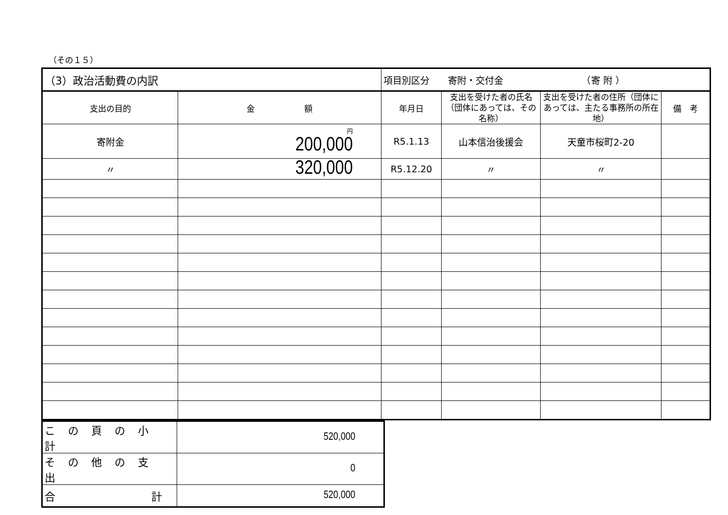（その１５）
| （3）政治活動費の内訳 | | 項目別区分 寄附・交付金 （寄 附 ） | | | |
| 支出の目的 | 金 額 | 年月日 | 支出を受けた者の氏名（団体にあっては、その名称） | 支出を受けた者の住所（団体にあっては、主たる事務所の所在地） | 備 考 |
| 寄附金 | 円 200,000 | R5.1.13 | 山本信治後援会 | 天童市桜町2-20 | |
| 〃 | 320,000 | R5.12.20 | 〃 | 〃 | |
| この頁の小計 | 520,000 |
| その他の支出 | 0 |
| 合 計 | 520,000 |